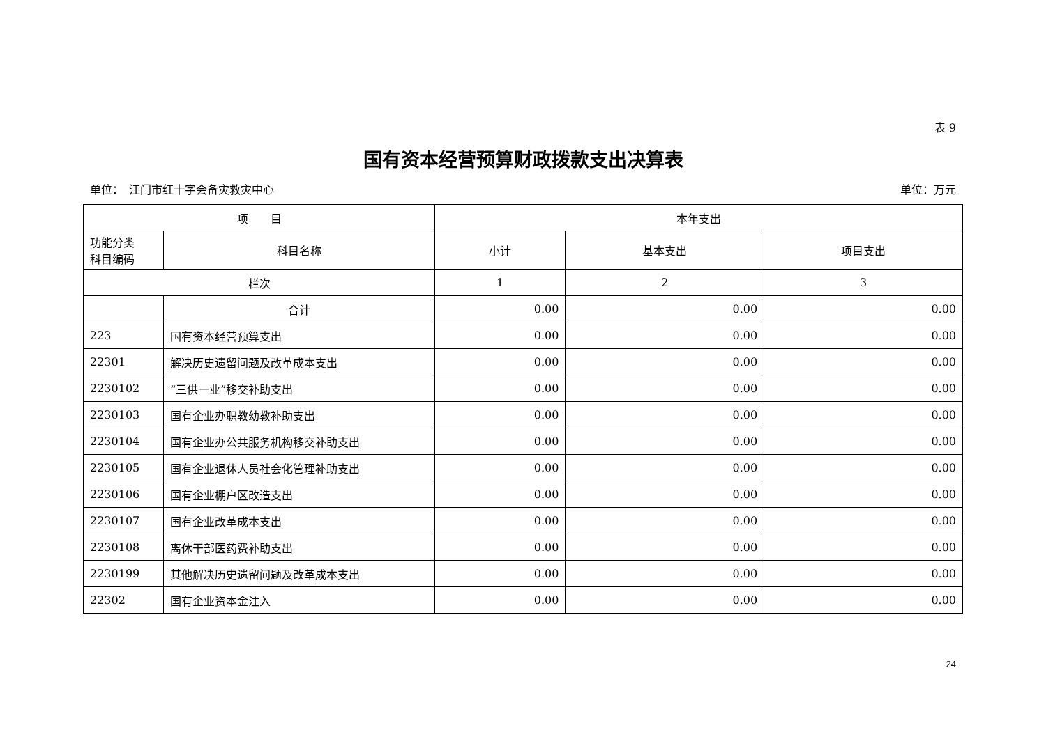表 9
国有资本经营预算财政拨款支出决算表
单位：　江门市红十字会备灾救灾中心 单位：万元
| 项 目 | | 本年支出 | | |
| --- | --- | --- | --- | --- |
| 功能分类 科目编码 | 科目名称 | 小计 | 基本支出 | 项目支出 |
| 栏次 | | 1 | 2 | 3 |
| | 合计 | 0.00 | 0.00 | 0.00 |
| 223 | 国有资本经营预算支出 | 0.00 | 0.00 | 0.00 |
| 22301 | 解决历史遗留问题及改革成本支出 | 0.00 | 0.00 | 0.00 |
| 2230102 | “三供一业”移交补助支出 | 0.00 | 0.00 | 0.00 |
| 2230103 | 国有企业办职教幼教补助支出 | 0.00 | 0.00 | 0.00 |
| 2230104 | 国有企业办公共服务机构移交补助支出 | 0.00 | 0.00 | 0.00 |
| 2230105 | 国有企业退休人员社会化管理补助支出 | 0.00 | 0.00 | 0.00 |
| 2230106 | 国有企业棚户区改造支出 | 0.00 | 0.00 | 0.00 |
| 2230107 | 国有企业改革成本支出 | 0.00 | 0.00 | 0.00 |
| 2230108 | 离休干部医药费补助支出 | 0.00 | 0.00 | 0.00 |
| 2230199 | 其他解决历史遗留问题及改革成本支出 | 0.00 | 0.00 | 0.00 |
| 22302 | 国有企业资本金注入 | 0.00 | 0.00 | 0.00 |
24